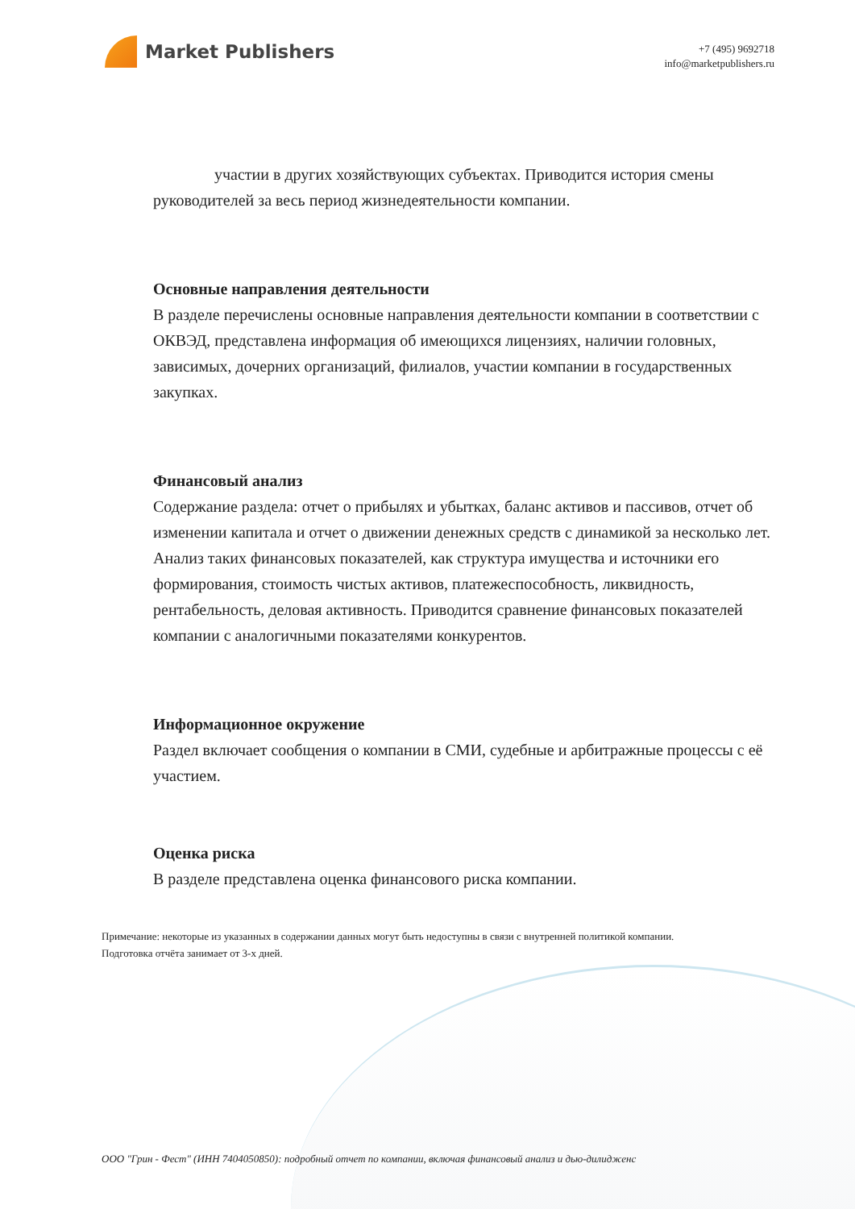Market Publishers
+7 (495) 9692718
info@marketpublishers.ru
участии в других хозяйствующих субъектах. Приводится история смены руководителей за весь период жизнедеятельности компании.
Основные направления деятельности
В разделе перечислены основные направления деятельности компании в соответствии с ОКВЭД, представлена информация об имеющихся лицензиях, наличии головных, зависимых, дочерних организаций, филиалов, участии компании в государственных закупках.
Финансовый анализ
Содержание раздела: отчет о прибылях и убытках, баланс активов и пассивов, отчет об изменении капитала и отчет о движении денежных средств с динамикой за несколько лет. Анализ таких финансовых показателей, как структура имущества и источники его формирования, стоимость чистых активов, платежеспособность, ликвидность, рентабельность, деловая активность. Приводится сравнение финансовых показателей компании с аналогичными показателями конкурентов.
Информационное окружение
Раздел включает сообщения о компании в СМИ, судебные и арбитражные процессы с её участием.
Оценка риска
В разделе представлена оценка финансового риска компании.
Примечание: некоторые из указанных в содержании данных могут быть недоступны в связи с внутренней политикой компании.
Подготовка отчёта занимает от 3-х дней.
ООО "Грин - Фест" (ИНН 7404050850): подробный отчет по компании, включая финансовый анализ и дью-дилидженс